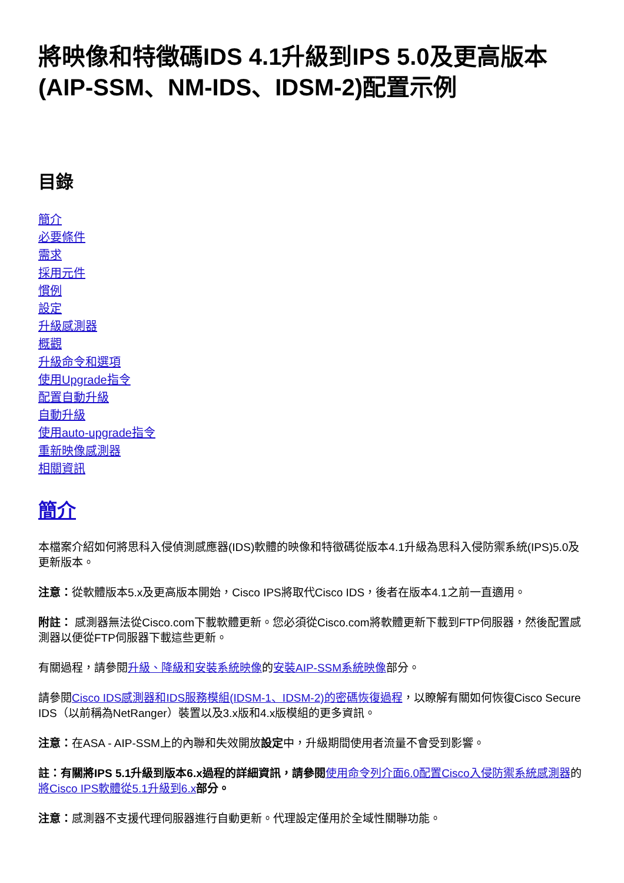將映像和特徵碼IDS 4.1升級到IPS 5.0及更高版本(AIP-SSM、NM-IDS、IDSM-2)配置示例
目錄
簡介
必要條件
需求
採用元件
慣例
設定
升級感測器
概觀
升級命令和選項
使用Upgrade指令
配置自動升級
自動升級
使用auto-upgrade指令
重新映像感測器
相關資訊
簡介
本檔案介紹如何將思科入侵偵測感應器(IDS)軟體的映像和特徵碼從版本4.1升級為思科入侵防禦系統(IPS)5.0及更新版本。
注意：從軟體版本5.x及更高版本開始，Cisco IPS將取代Cisco IDS，後者在版本4.1之前一直適用。
附註： 感測器無法從Cisco.com下載軟體更新。您必須從Cisco.com將軟體更新下載到FTP伺服器，然後配置感測器以便從FTP伺服器下載這些更新。
有關過程，請參閱升級、降級和安裝系統映像的安裝AIP-SSM系統映像部分。
請參閱Cisco IDS感測器和IDS服務模組(IDSM-1、IDSM-2)的密碼恢復過程，以瞭解有關如何恢復Cisco Secure IDS（以前稱為NetRanger）裝置以及3.x版和4.x版模組的更多資訊。
注意：在ASA - AIP-SSM上的內聯和失效開放設定中，升級期間使用者流量不會受到影響。
註：有關將IPS 5.1升級到版本6.x過程的詳細資訊，請參閱 使用命令列介面6.0配置Cisco入侵防禦系統感測器的將Cisco IPS軟體從5.1升級到6.x 部分。
注意：感測器不支援代理伺服器進行自動更新。代理設定僅用於全域性關聯功能。